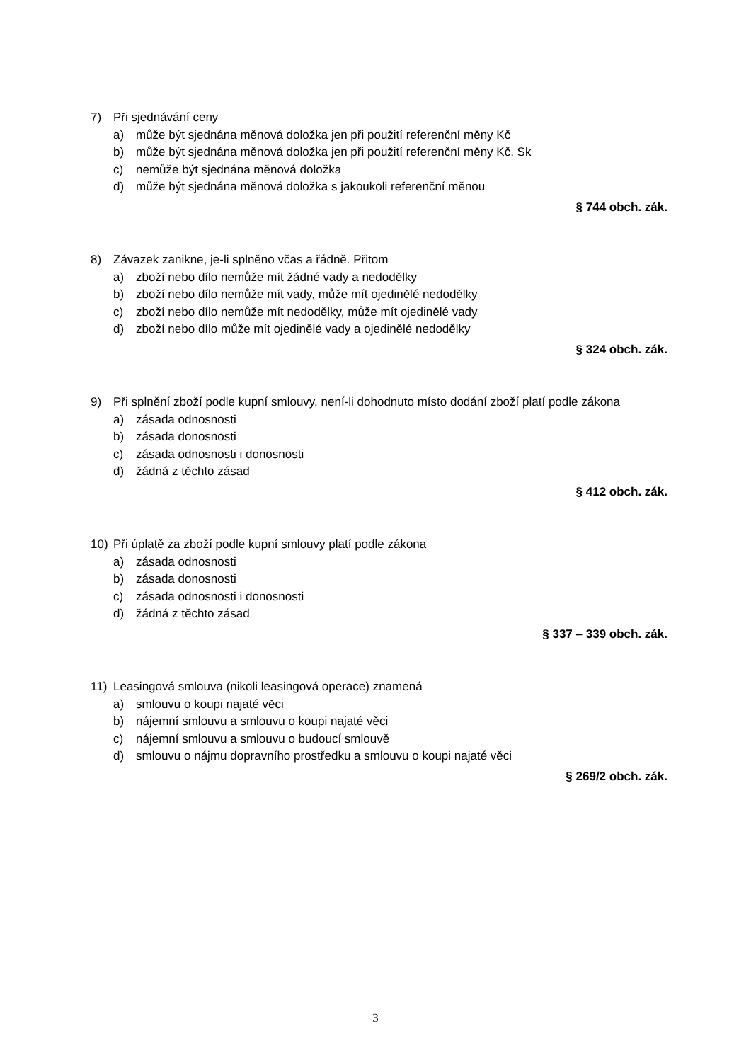7) Při sjednávání ceny
a) může být sjednána měnová doložka jen při použití referenční měny Kč
b) může být sjednána měnová doložka jen při použití referenční měny Kč, Sk
c) nemůže být sjednána měnová doložka
d) může být sjednána měnová doložka s jakoukoli referenční měnou
§ 744 obch. zák.
8) Závazek zanikne, je-li splněno včas a řádně. Přitom
a) zboží nebo dílo nemůže mít žádné vady a nedodělky
b) zboží nebo dílo nemůže mít vady, může mít ojedinělé nedodělky
c) zboží nebo dílo nemůže mít nedodělky, může mít ojedinělé vady
d) zboží nebo dílo může mít ojedinělé vady a ojedinělé nedodělky
§ 324 obch. zák.
9) Při splnění zboží podle kupní smlouvy, není-li dohodnuto místo dodání zboží platí podle zákona
a) zásada odnosnosti
b) zásada donosnosti
c) zásada odnosnosti i donosnosti
d) žádná z těchto zásad
§ 412 obch. zák.
10) Při úplatě za zboží podle kupní smlouvy platí podle zákona
a) zásada odnosnosti
b) zásada donosnosti
c) zásada odnosnosti i donosnosti
d) žádná z těchto zásad
§ 337 – 339 obch. zák.
11) Leasingová smlouva (nikoli leasingová operace) znamená
a) smlouvu o koupi najaté věci
b) nájemní smlouvu a smlouvu o koupi najaté věci
c) nájemní smlouvu a smlouvu o budoucí smlouvě
d) smlouvu o nájmu dopravního prostředku a smlouvu o koupi najaté věci
§ 269/2 obch. zák.
3